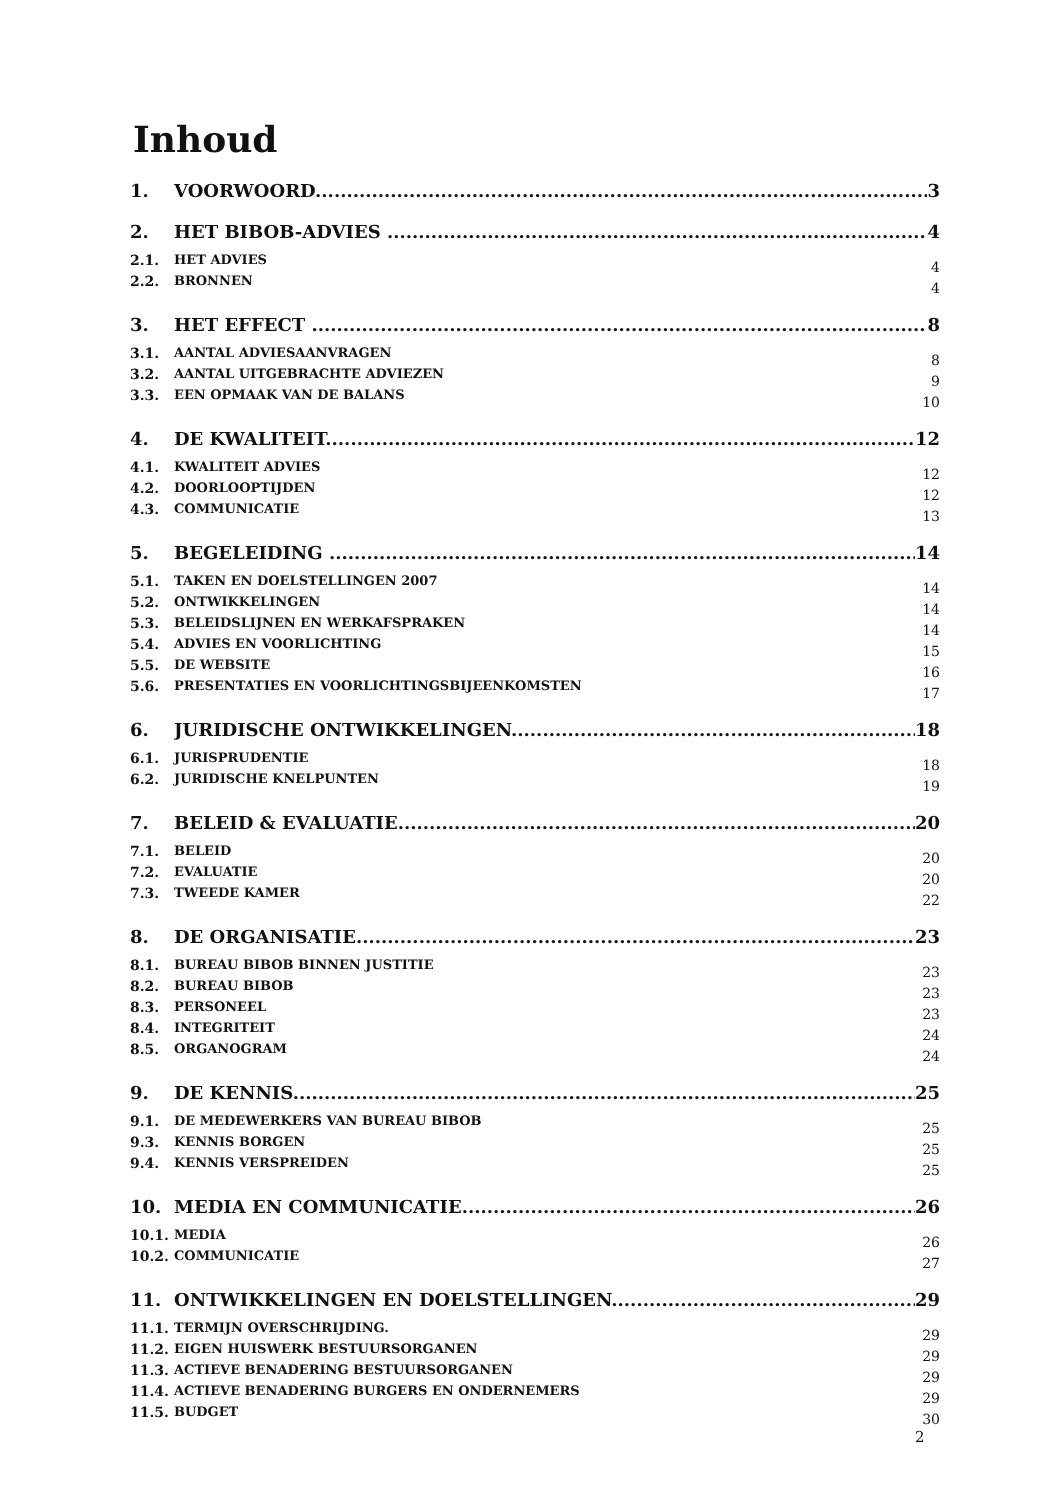Inhoud
1. VOORWOORD 3
2. HET BIBOB-ADVIES 4
2.1. HET ADVIES 4
2.2. BRONNEN 4
3. HET EFFECT 8
3.1. AANTAL ADVIESAANVRAGEN 8
3.2. AANTAL UITGEBRACHTE ADVIEZEN 9
3.3. EEN OPMAAK VAN DE BALANS 10
4. DE KWALITEIT 12
4.1. KWALITEIT ADVIES 12
4.2. DOORLOOPTIJDEN 12
4.3. COMMUNICATIE 13
5. BEGELEIDING 14
5.1. TAKEN EN DOELSTELLINGEN 2007 14
5.2. ONTWIKKELINGEN 14
5.3. BELEIDSLIJNEN EN WERKAFSPRAKEN 14
5.4. ADVIES EN VOORLICHTING 15
5.5. DE WEBSITE 16
5.6. PRESENTATIES EN VOORLICHTINGSBIJEENKOMSTEN 17
6. JURIDISCHE ONTWIKKELINGEN 18
6.1. JURISPRUDENTIE 18
6.2. JURIDISCHE KNELPUNTEN 19
7. BELEID & EVALUATIE 20
7.1. BELEID 20
7.2. EVALUATIE 20
7.3. TWEEDE KAMER 22
8. DE ORGANISATIE 23
8.1. BUREAU BIBOB BINNEN JUSTITIE 23
8.2. BUREAU BIBOB 23
8.3. PERSONEEL 23
8.4. INTEGRITEIT 24
8.5. ORGANOGRAM 24
9. DE KENNIS 25
9.1. DE MEDEWERKERS VAN BUREAU BIBOB 25
9.3. KENNIS BORGEN 25
9.4. KENNIS VERSPREIDEN 25
10. MEDIA EN COMMUNICATIE 26
10.1. MEDIA 26
10.2. COMMUNICATIE 27
11. ONTWIKKELINGEN EN DOELSTELLINGEN 29
11.1. TERMIJN OVERSCHRIJDING. 29
11.2. EIGEN HUISWERK BESTUURSORGANEN 29
11.3. ACTIEVE BENADERING BESTUURSORGANEN 29
11.4. ACTIEVE BENADERING BURGERS EN ONDERNEMERS 29
11.5. BUDGET 30
2